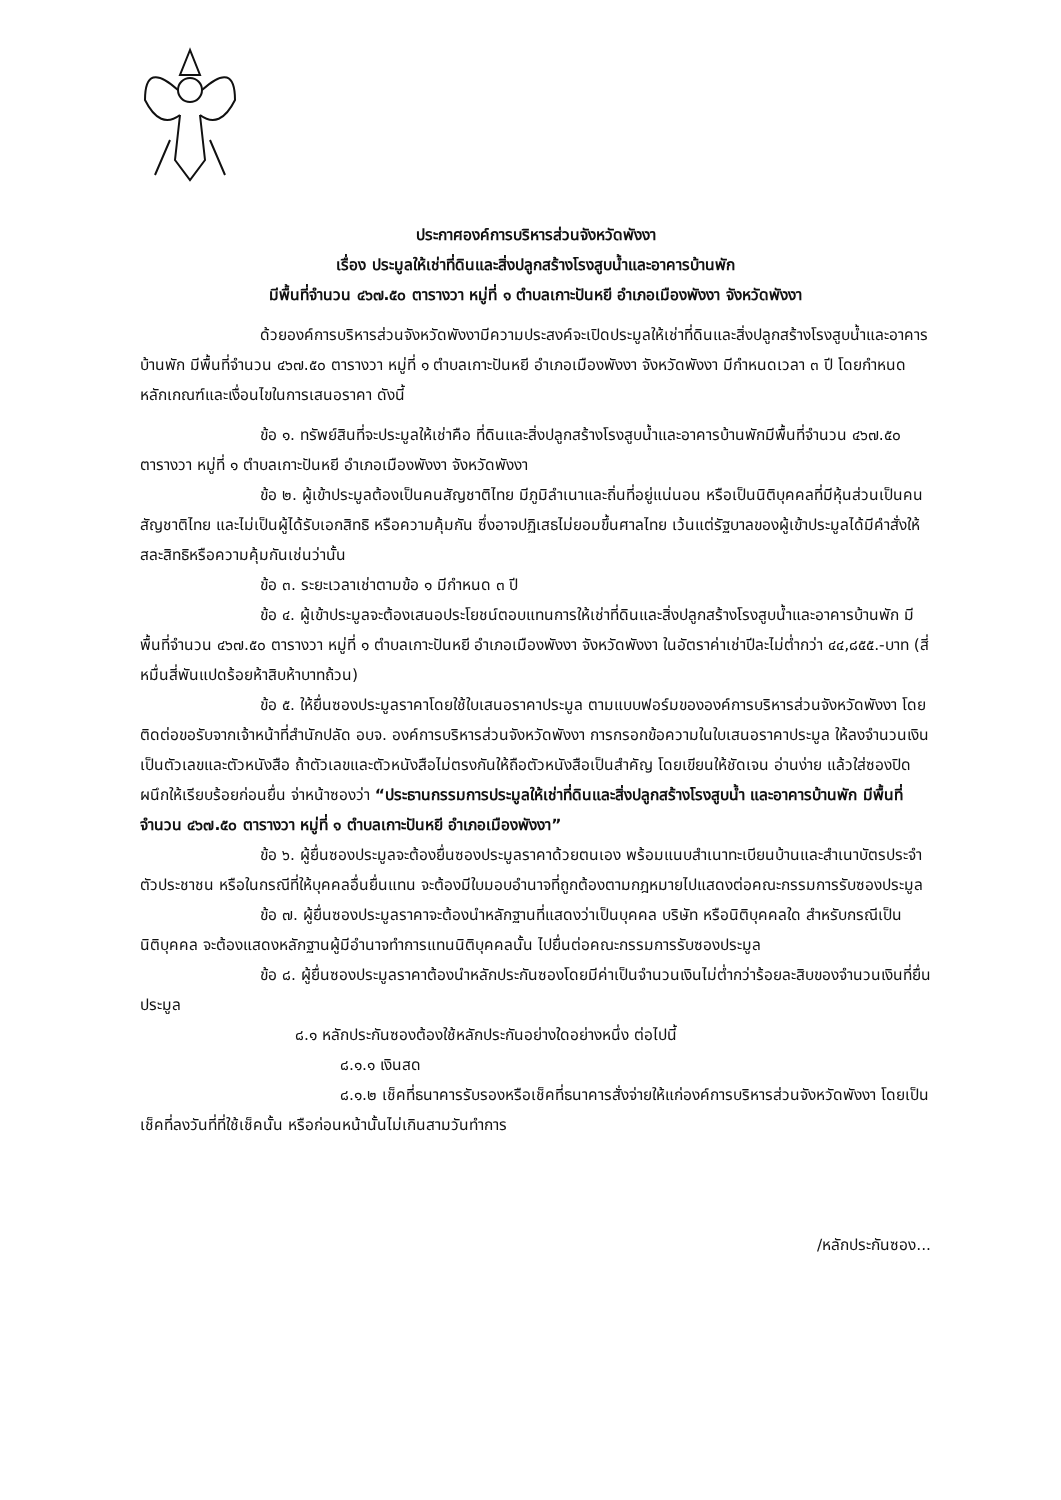ประกาศองค์การบริหารส่วนจังหวัดพังงา
เรื่อง ประมูลให้เช่าที่ดินและสิ่งปลูกสร้างโรงสูบน้ำและอาคารบ้านพัก
มีพื้นที่จำนวน ๔๖๗.๕๐ ตารางวา หมู่ที่ ๑ ตำบลเกาะปันหยี อำเภอเมืองพังงา จังหวัดพังงา
ด้วยองค์การบริหารส่วนจังหวัดพังงามีความประสงค์จะเปิดประมูลให้เช่าที่ดินและสิ่งปลูกสร้างโรงสูบน้ำและอาคารบ้านพัก มีพื้นที่จำนวน ๔๖๗.๕๐ ตารางวา หมู่ที่ ๑ ตำบลเกาะปันหยี อำเภอเมืองพังงา จังหวัดพังงา มีกำหนดเวลา ๓ ปี โดยกำหนดหลักเกณฑ์และเงื่อนไขในการเสนอราคา ดังนี้
ข้อ ๑. ทรัพย์สินที่จะประมูลให้เช่าคือ ที่ดินและสิ่งปลูกสร้างโรงสูบน้ำและอาคารบ้านพักมีพื้นที่จำนวน ๔๖๗.๕๐ ตารางวา หมู่ที่ ๑ ตำบลเกาะปันหยี อำเภอเมืองพังงา จังหวัดพังงา
ข้อ ๒. ผู้เข้าประมูลต้องเป็นคนสัญชาติไทย มีภูมิลำเนาและถิ่นที่อยู่แน่นอน หรือเป็นนิติบุคคลที่มีหุ้นส่วนเป็นคนสัญชาติไทย และไม่เป็นผู้ได้รับเอกสิทธิ หรือความคุ้มกัน ซึ่งอาจปฏิเสธไม่ยอมขึ้นศาลไทย เว้นแต่รัฐบาลของผู้เข้าประมูลได้มีคำสั่งให้สละสิทธิหรือความคุ้มกันเช่นว่านั้น
ข้อ ๓. ระยะเวลาเช่าตามข้อ ๑ มีกำหนด ๓ ปี
ข้อ ๔. ผู้เข้าประมูลจะต้องเสนอประโยชน์ตอบแทนการให้เช่าที่ดินและสิ่งปลูกสร้างโรงสูบน้ำและอาคารบ้านพัก มีพื้นที่จำนวน ๔๖๗.๕๐ ตารางวา หมู่ที่ ๑ ตำบลเกาะปันหยี อำเภอเมืองพังงา จังหวัดพังงา ในอัตราค่าเช่าปีละไม่ต่ำกว่า ๔๔,๘๕๕.-บาท (สี่หมื่นสี่พันแปดร้อยห้าสิบห้าบาทถ้วน)
ข้อ ๕. ให้ยื่นซองประมูลราคาโดยใช้ใบเสนอราคาประมูล ตามแบบฟอร์มขององค์การบริหารส่วนจังหวัดพังงา โดยติดต่อขอรับจากเจ้าหน้าที่สำนักปลัด อบจ. องค์การบริหารส่วนจังหวัดพังงา การกรอกข้อความในใบเสนอราคาประมูล ให้ลงจำนวนเงินเป็นตัวเลขและตัวหนังสือ ถ้าตัวเลขและตัวหนังสือไม่ตรงกันให้ถือตัวหนังสือเป็นสำคัญ โดยเขียนให้ชัดเจน อ่านง่าย แล้วใส่ซองปิดผนึกให้เรียบร้อยก่อนยื่น จ่าหน้าซองว่า “ประธานกรรมการประมูลให้เช่าที่ดินและสิ่งปลูกสร้างโรงสูบน้ำ และอาคารบ้านพัก มีพื้นที่จำนวน ๔๖๗.๕๐ ตารางวา หมู่ที่ ๑ ตำบลเกาะปันหยี อำเภอเมืองพังงา”
ข้อ ๖. ผู้ยื่นซองประมูลจะต้องยื่นซองประมูลราคาด้วยตนเอง พร้อมแนบสำเนาทะเบียนบ้านและสำเนาบัตรประจำตัวประชาชน หรือในกรณีที่ให้บุคคลอื่นยื่นแทน จะต้องมีใบมอบอำนาจที่ถูกต้องตามกฎหมายไปแสดงต่อคณะกรรมการรับซองประมูล
ข้อ ๗. ผู้ยื่นซองประมูลราคาจะต้องนำหลักฐานที่แสดงว่าเป็นบุคคล บริษัท หรือนิติบุคคลใด สำหรับกรณีเป็นนิติบุคคล จะต้องแสดงหลักฐานผู้มีอำนาจทำการแทนนิติบุคคลนั้น ไปยื่นต่อคณะกรรมการรับซองประมูล
ข้อ ๘. ผู้ยื่นซองประมูลราคาต้องนำหลักประกันซองโดยมีค่าเป็นจำนวนเงินไม่ต่ำกว่าร้อยละสิบของจำนวนเงินที่ยื่นประมูล
๘.๑ หลักประกันซองต้องใช้หลักประกันอย่างใดอย่างหนึ่ง ต่อไปนี้
๘.๑.๑ เงินสด
๘.๑.๒ เช็คที่ธนาคารรับรองหรือเช็คที่ธนาคารสั่งจ่ายให้แก่องค์การบริหารส่วนจังหวัดพังงา โดยเป็นเช็คที่ลงวันที่ที่ใช้เช็คนั้น หรือก่อนหน้านั้นไม่เกินสามวันทำการ
/หลักประกันซอง...